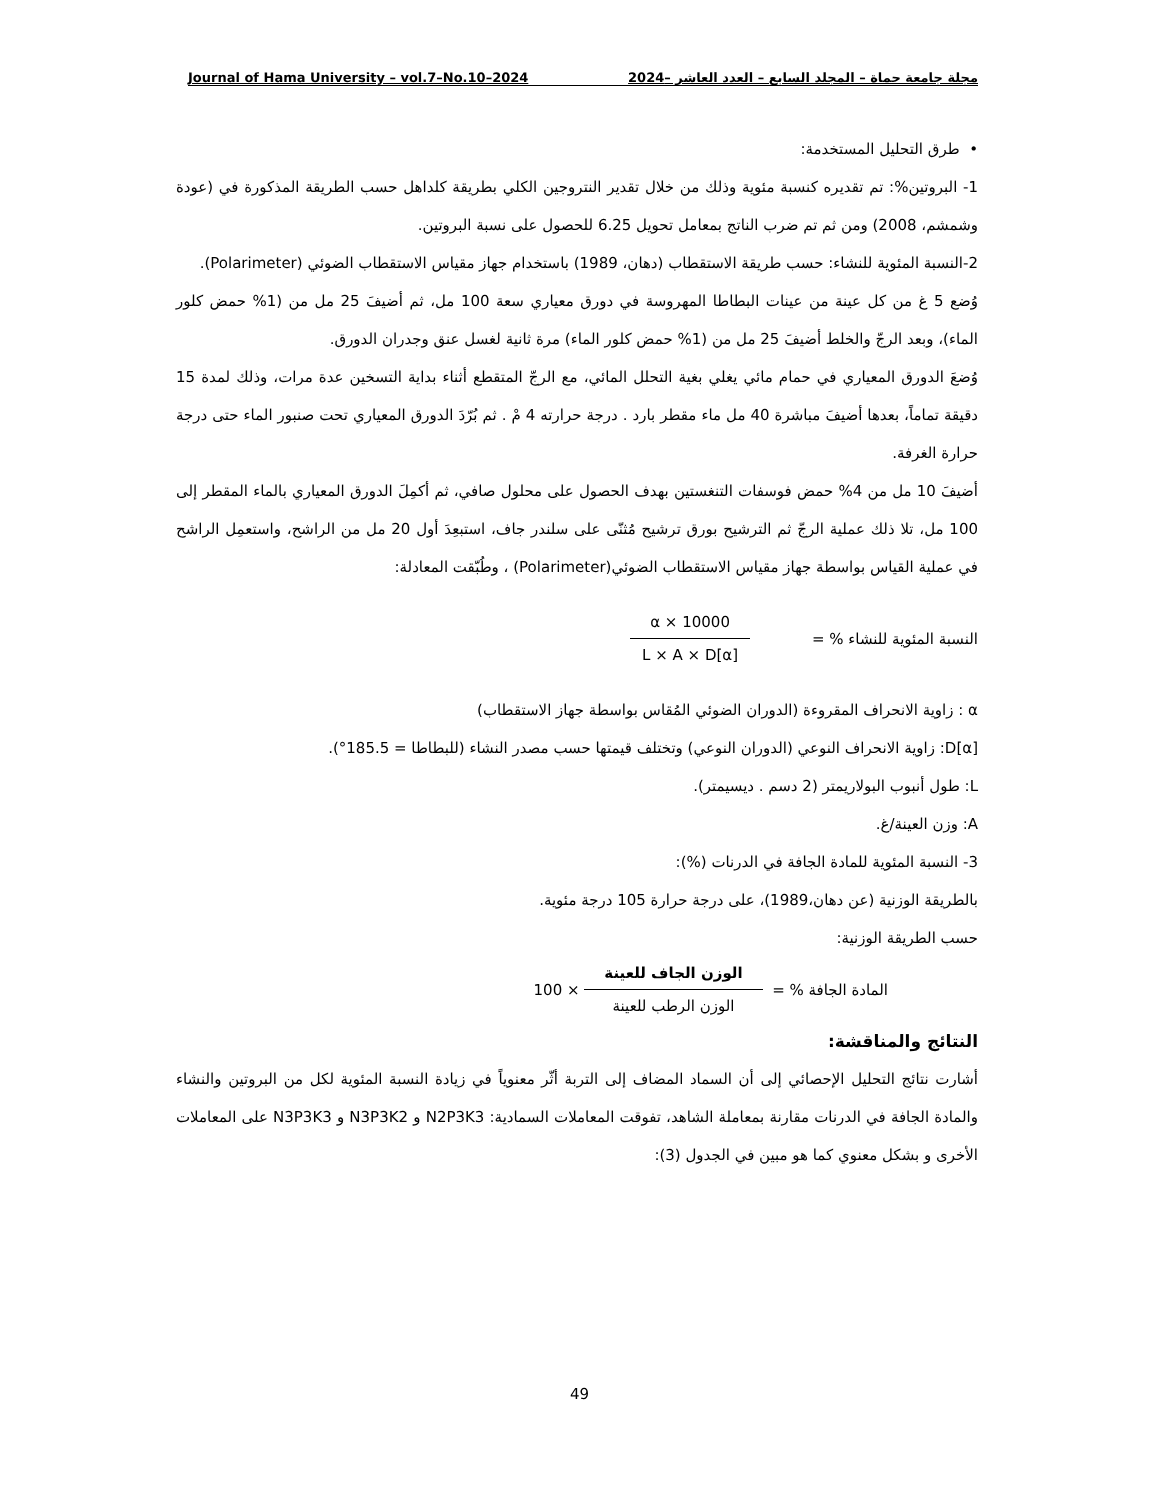Journal of Hama University – vol.7–No.10–2024 مجلة جامعة حماة – المجلد السابع – العدد العاشر –2024
• طرق التحليل المستخدمة:
1- البروتين%: تم تقديره كنسبة مئوية وذلك من خلال تقدير النتروجين الكلي بطريقة كلداهل حسب الطريقة المذكورة في (عودة وشمشم، 2008) ومن ثم تم ضرب الناتج بمعامل تحويل 6.25 للحصول على نسبة البروتين.
2-النسبة المئوية للنشاء: حسب طريقة الاستقطاب (دهان، 1989) باستخدام جهاز مقياس الاستقطاب الضوئي (Polarimeter).
وُضع 5 غ من كل عينة من عينات البطاطا المهروسة في دورق معياري سعة 100 مل، ثم أضيفَ 25 مل من (1% حمض كلور الماء)، وبعد الرجّ والخلط أضيفَ 25 مل من (1% حمض كلور الماء) مرة ثانية لغسل عنق وجدران الدورق.
وُضعَ الدورق المعياري في حمام مائي يغلي بغية التحلل المائي، مع الرجّ المتقطع أثناء بداية التسخين عدة مرات، وذلك لمدة 15 دقيقة تماماً، بعدها أضيفَ مباشرة 40 مل ماء مقطر بارد . درجة حرارته 4 مْ . ثم بُرّدَ الدورق المعياري تحت صنبور الماء حتى درجة حرارة الغرفة.
أضيفَ 10 مل من 4% حمض فوسفات التنغستين بهدف الحصول على محلول صافي، ثم أكمِلَ الدورق المعياري بالماء المقطر إلى 100 مل، تلا ذلك عملية الرجّ ثم الترشيح بورق ترشيح مُثنّى على سلندر جاف، استبعِدَ أول 20 مل من الراشح، واستعمِل الراشح في عملية القياس بواسطة جهاز مقياس الاستقطاب الضوئي(Polarimeter) ، وطُبّقت المعادلة:
النسبة المئوية للنشاء % = α × 10000 L × A × D[α]
α : زاوية الانحراف المقروءة (الدوران الضوئي المُقاس بواسطة جهاز الاستقطاب)
D[α]: زاوية الانحراف النوعي (الدوران النوعي) وتختلف قيمتها حسب مصدر النشاء (للبطاطا = 185.5°).
L: طول أنبوب البولاريمتر (2 دسم . ديسيمتر).
A: وزن العينة/غ.
3- النسبة المئوية للمادة الجافة في الدرنات (%):
بالطريقة الوزنية (عن دهان،1989)، على درجة حرارة 105 درجة مئوية.
حسب الطريقة الوزنية:
المادة الجافة % = الوزن الجاف للعينة الوزن الرطب للعينة × 100
النتائج والمناقشة:
أشارت نتائج التحليل الإحصائي إلى أن السماد المضاف إلى التربة أثّر معنوياً في زيادة النسبة المئوية لكل من البروتين والنشاء والمادة الجافة في الدرنات مقارنة بمعاملة الشاهد، تفوقت المعاملات السمادية: N2P3K3 و N3P3K2 و N3P3K3 على المعاملات الأخرى و بشكل معنوي كما هو مبين في الجدول (3):
49